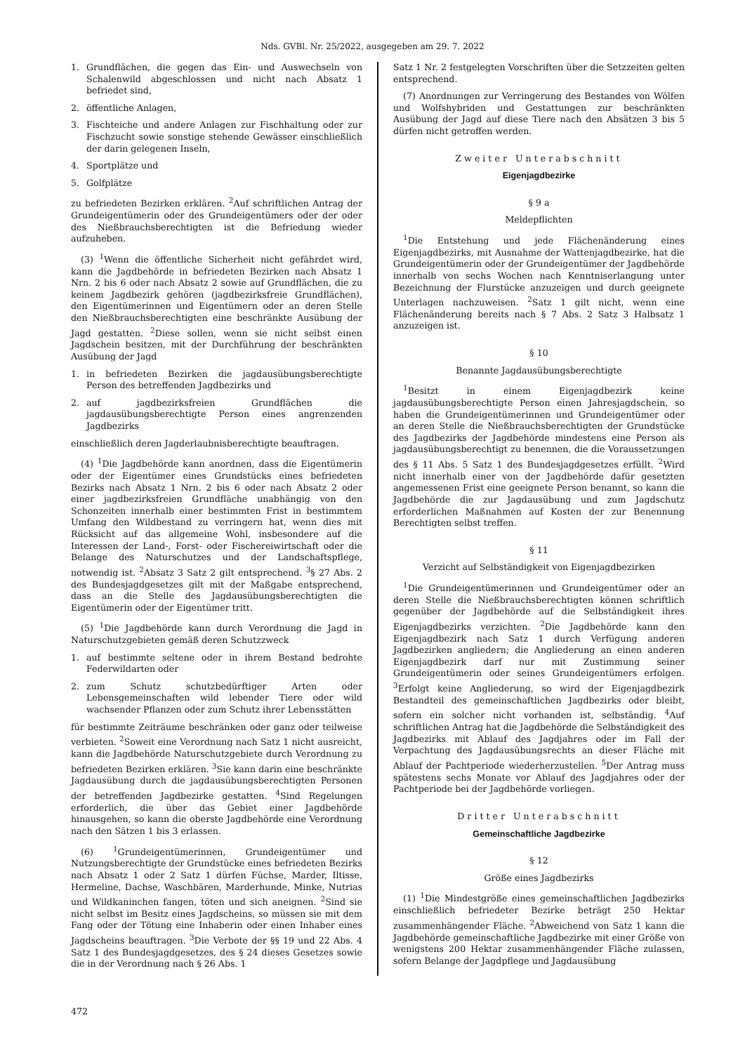Nds. GVBl. Nr. 25/2022, ausgegeben am 29. 7. 2022
1. Grundflächen, die gegen das Ein- und Auswechseln von Schalenwild abgeschlossen und nicht nach Absatz 1 befriedet sind,
2. öffentliche Anlagen,
3. Fischteiche und andere Anlagen zur Fischhaltung oder zur Fischzucht sowie sonstige stehende Gewässer einschließlich der darin gelegenen Inseln,
4. Sportplätze und
5. Golfplätze
zu befriedeten Bezirken erklären. <sup>2</sup>Auf schriftlichen Antrag der Grundeigentümerin oder des Grundeigentümers oder der oder des Nießbrauchsberechtigten ist die Befriedung wieder aufzuheben.
(3) <sup>1</sup>Wenn die öffentliche Sicherheit nicht gefährdet wird, kann die Jagdbehörde in befriedeten Bezirken nach Absatz 1 Nrn. 2 bis 6 oder nach Absatz 2 sowie auf Grundflächen, die zu keinem Jagdbezirk gehören (jagdbezirksfreie Grundflächen), den Eigentümerinnen und Eigentümern oder an deren Stelle den Nießbrauchsberechtigten eine beschränkte Ausübung der Jagd gestatten. <sup>2</sup>Diese sollen, wenn sie nicht selbst einen Jagdschein besitzen, mit der Durchführung der beschränkten Ausübung der Jagd
1. in befriedeten Bezirken die jagdausübungsberechtigte Person des betreffenden Jagdbezirks und
2. auf jagdbezirksfreien Grundflächen die jagdausübungsberechtigte Person eines angrenzenden Jagdbezirks
einschließlich deren Jagderlaubnisberechtigte beauftragen.
(4) <sup>1</sup>Die Jagdbehörde kann anordnen, dass die Eigentümerin oder der Eigentümer eines Grundstücks eines befriedeten Bezirks nach Absatz 1 Nrn. 2 bis 6 oder nach Absatz 2 oder einer jagdbezirksfreien Grundfläche unabhängig von den Schonzeiten innerhalb einer bestimmten Frist in bestimmtem Umfang den Wildbestand zu verringern hat, wenn dies mit Rücksicht auf das allgemeine Wohl, insbesondere auf die Interessen der Land-, Forst- oder Fischereiwirtschaft oder die Belange des Naturschutzes und der Landschaftspflege, notwendig ist. <sup>2</sup>Absatz 3 Satz 2 gilt entsprechend. <sup>3</sup>§ 27 Abs. 2 des Bundesjagdgesetzes gilt mit der Maßgabe entsprechend, dass an die Stelle des Jagdausübungsberechtigten die Eigentümerin oder der Eigentümer tritt.
(5) <sup>1</sup>Die Jagdbehörde kann durch Verordnung die Jagd in Naturschutzgebieten gemäß deren Schutzzweck
1. auf bestimmte seltene oder in ihrem Bestand bedrohte Federwildarten oder
2. zum Schutz schutzbedürftiger Arten oder Lebensgemeinschaften wild lebender Tiere oder wild wachsender Pflanzen oder zum Schutz ihrer Lebensstätten
für bestimmte Zeiträume beschränken oder ganz oder teilweise verbieten. <sup>2</sup>Soweit eine Verordnung nach Satz 1 nicht ausreicht, kann die Jagdbehörde Naturschutzgebiete durch Verordnung zu befriedeten Bezirken erklären. <sup>3</sup>Sie kann darin eine beschränkte Jagdausübung durch die jagdausübungsberechtigten Personen der betreffenden Jagdbezirke gestatten. <sup>4</sup>Sind Regelungen erforderlich, die über das Gebiet einer Jagdbehörde hinausgehen, so kann die oberste Jagdbehörde eine Verordnung nach den Sätzen 1 bis 3 erlassen.
(6) <sup>1</sup>Grundeigentümerinnen, Grundeigentümer und Nutzungsberechtigte der Grundstücke eines befriedeten Bezirks nach Absatz 1 oder 2 Satz 1 dürfen Füchse, Marder, Iltisse, Hermeline, Dachse, Waschbären, Marderhunde, Minke, Nutrias und Wildkaninchen fangen, töten und sich aneignen. <sup>2</sup>Sind sie nicht selbst im Besitz eines Jagdscheins, so müssen sie mit dem Fang oder der Tötung eine Inhaberin oder einen Inhaber eines Jagdscheins beauftragen. <sup>3</sup>Die Verbote der §§ 19 und 22 Abs. 4 Satz 1 des Bundesjagdgesetzes, des § 24 dieses Gesetzes sowie die in der Verordnung nach § 26 Abs. 1
Satz 1 Nr. 2 festgelegten Vorschriften über die Setzzeiten gelten entsprechend.
(7) Anordnungen zur Verringerung des Bestandes von Wölfen und Wolfshybriden und Gestattungen zur beschränkten Ausübung der Jagd auf diese Tiere nach den Absätzen 3 bis 5 dürfen nicht getroffen werden.
Zweiter Unterabschnitt
Eigenjagdbezirke
§ 9 a
Meldepflichten
<sup>1</sup> Die Entstehung und jede Flächenänderung eines Eigenjagdbezirks, mit Ausnahme der Wattenjagdbezirke, hat die Grundeigentümerin oder der Grundeigentümer der Jagdbehörde innerhalb von sechs Wochen nach Kenntniserlangung unter Bezeichnung der Flurstücke anzuzeigen und durch geeignete Unterlagen nachzuweisen. <sup>2</sup>Satz 1 gilt nicht, wenn eine Flächenänderung bereits nach § 7 Abs. 2 Satz 3 Halbsatz 1 anzuzeigen ist.
§ 10
Benannte Jagdausübungsberechtigte
<sup>1</sup> Besitzt in einem Eigenjagdbezirk keine jagdausübungsberechtigte Person einen Jahresjagdschein, so haben die Grundeigentümerinnen und Grundeigentümer oder an deren Stelle die Nießbrauchsberechtigten der Grundstücke des Jagdbezirks der Jagdbehörde mindestens eine Person als jagdausübungsberechtigt zu benennen, die die Voraussetzungen des § 11 Abs. 5 Satz 1 des Bundesjagdgesetzes erfüllt. <sup>2</sup>Wird nicht innerhalb einer von der Jagdbehörde dafür gesetzten angemessenen Frist eine geeignete Person benannt, so kann die Jagdbehörde die zur Jagdausübung und zum Jagdschutz erforderlichen Maßnahmen auf Kosten der zur Benennung Berechtigten selbst treffen.
§ 11
Verzicht auf Selbständigkeit von Eigenjagdbezirken
<sup>1</sup> Die Grundeigentümerinnen und Grundeigentümer oder an deren Stelle die Nießbrauchsberechtigten können schriftlich gegenüber der Jagdbehörde auf die Selbständigkeit ihres Eigenjagdbezirks verzichten. <sup>2</sup>Die Jagdbehörde kann den Eigenjagdbezirk nach Satz 1 durch Verfügung anderen Jagdbezirken angliedern; die Angliederung an einen anderen Eigenjagdbezirk darf nur mit Zustimmung seiner Grundeigentümerin oder seines Grundeigentümers erfolgen. <sup>3</sup>Erfolgt keine Angliederung, so wird der Eigenjagdbezirk Bestandteil des gemeinschaftlichen Jagdbezirks oder bleibt, sofern ein solcher nicht vorhanden ist, selbständig. <sup>4</sup>Auf schriftlichen Antrag hat die Jagdbehörde die Selbständigkeit des Jagdbezirks mit Ablauf des Jagdjahres oder im Fall der Verpachtung des Jagdausübungsrechts an dieser Fläche mit Ablauf der Pachtperiode wiederherzustellen. <sup>5</sup>Der Antrag muss spätestens sechs Monate vor Ablauf des Jagdjahres oder der Pachtperiode bei der Jagdbehörde vorliegen.
Dritter Unterabschnitt
Gemeinschaftliche Jagdbezirke
§ 12
Größe eines Jagdbezirks
(1) <sup>1</sup>Die Mindestgröße eines gemeinschaftlichen Jagdbezirks einschließlich befriedeter Bezirke beträgt 250 Hektar zusammenhängender Fläche. <sup>2</sup>Abweichend von Satz 1 kann die Jagdbehörde gemeinschaftliche Jagdbezirke mit einer Größe von wenigstens 200 Hektar zusammenhängender Fläche zulassen, sofern Belange der Jagdpflege und Jagdausübung
472